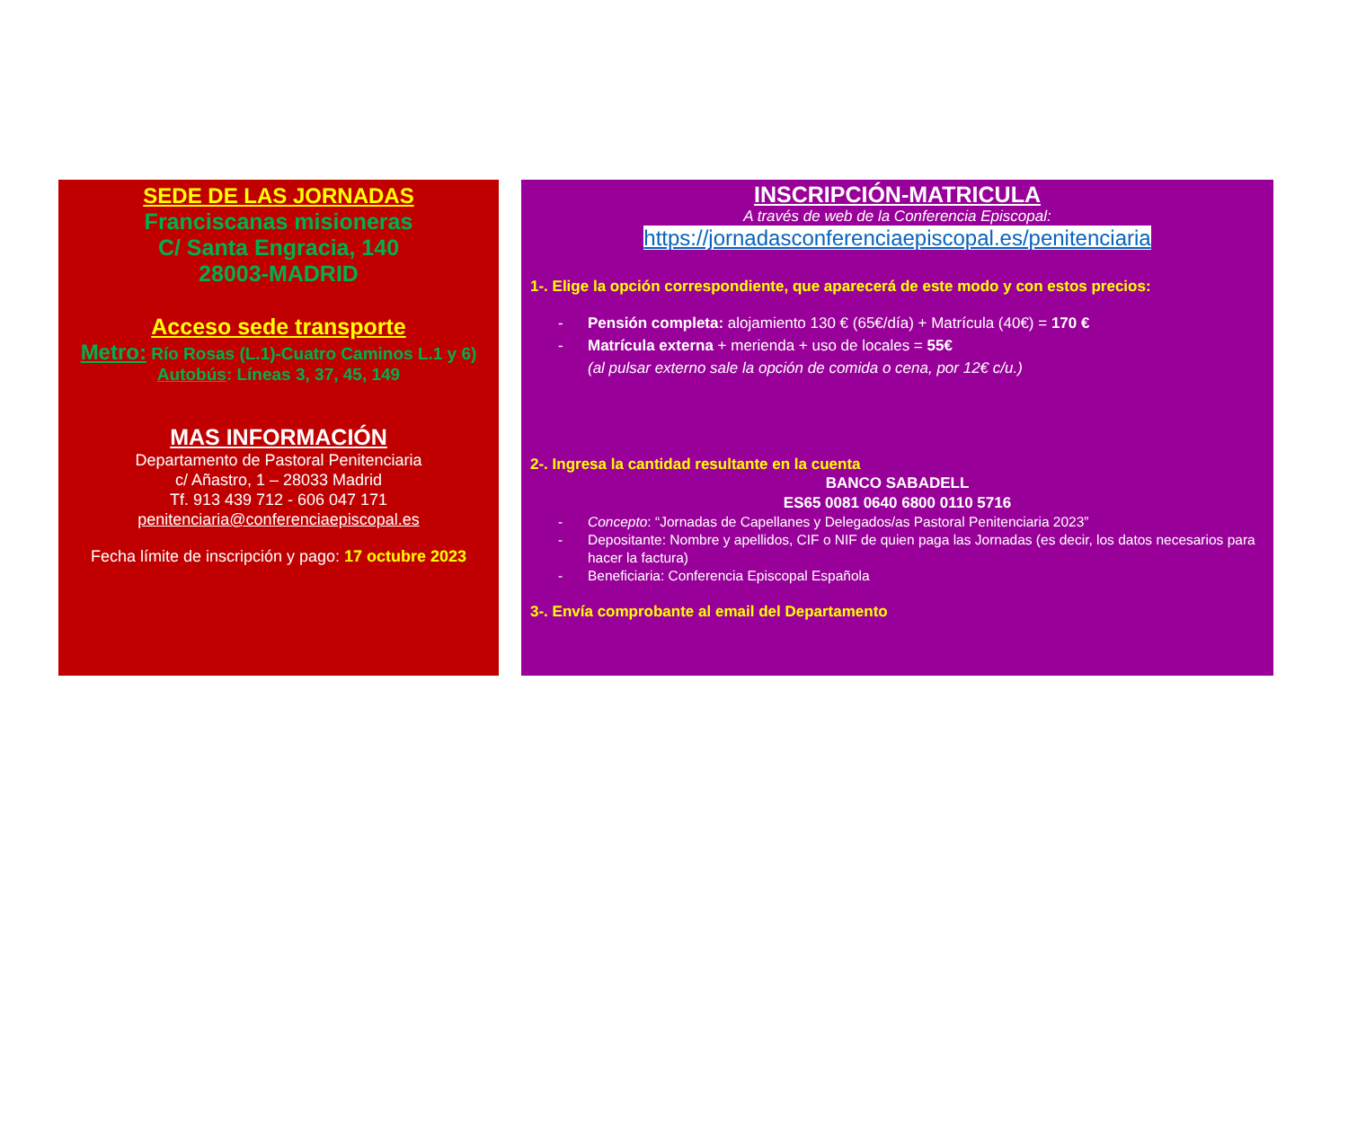SEDE DE LAS JORNADAS
Franciscanas misioneras
C/ Santa Engracia, 140
28003-MADRID
Acceso sede transporte
Metro: Río Rosas (L.1)-Cuatro Caminos L.1 y 6)
Autobús: Líneas 3, 37, 45, 149
MAS INFORMACIÓN
Departamento de Pastoral Penitenciaria
c/ Añastro, 1 – 28033 Madrid
Tf. 913 439 712 - 606 047 171
penitenciaria@conferenciaepiscopal.es
Fecha límite de inscripción y pago: 17 octubre 2023
INSCRIPCIÓN-MATRICULA
A través de web de la Conferencia Episcopal:
https://jornadasconferenciaepiscopal.es/penitenciaria
1-. Elige la opción correspondiente, que aparecerá de este modo y con estos precios:
- Pensión completa: alojamiento 130 € (65€/día) + Matrícula (40€) = 170 €
- Matrícula externa + merienda + uso de locales = 55€
(al pulsar externo sale la opción de comida o cena, por 12€ c/u.)
2-. Ingresa la cantidad resultante en la cuenta
BANCO SABADELL
ES65 0081 0640 6800 0110 5716
- Concepto: “Jornadas de Capellanes y Delegados/as Pastoral Penitenciaria 2023”
- Depositante: Nombre y apellidos, CIF o NIF de quien paga las Jornadas (es decir, los datos necesarios para hacer la factura)
- Beneficiaria: Conferencia Episcopal Española
3-. Envía comprobante al email del Departamento